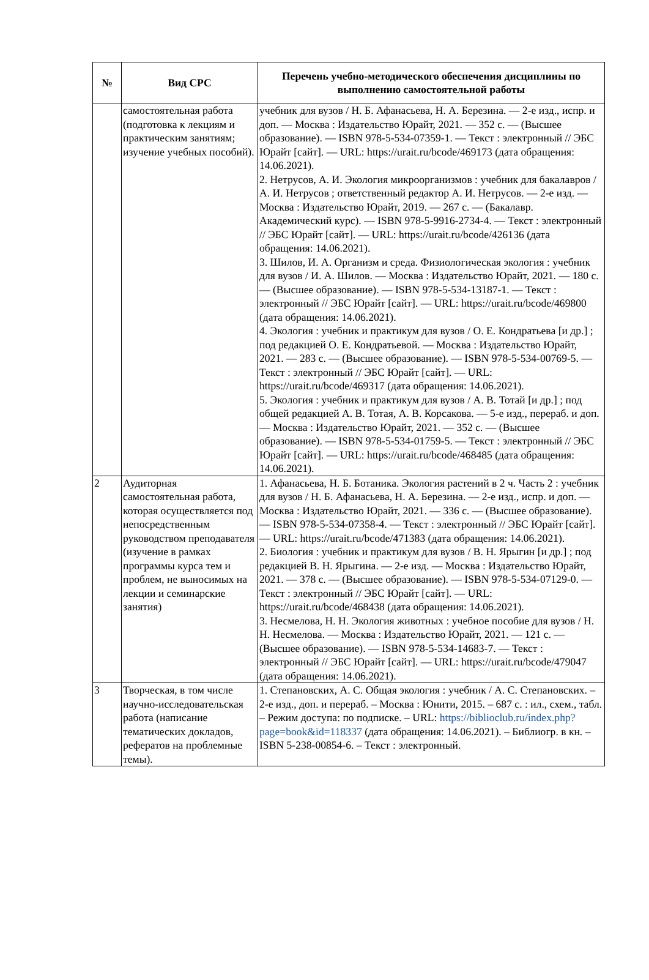| № | Вид СРС | Перечень учебно-методического обеспечения дисциплины по выполнению самостоятельной работы |
| --- | --- | --- |
| | самостоятельная работа (подготовка к лекциям и практическим занятиям; изучение учебных пособий). | учебник для вузов / Н. Б. Афанасьева, Н. А. Березина. — 2-е изд., испр. и доп. — Москва : Издательство Юрайт, 2021. — 352 с. — (Высшее образование). — ISBN 978-5-534-07359-1. — Текст : электронный // ЭБС Юрайт [сайт]. — URL: https://urait.ru/bcode/469173 (дата обращения: 14.06.2021). 2. Нетрусов, А. И. Экология микроорганизмов : учебник для бакалавров / А. И. Нетрусов ; ответственный редактор А. И. Нетрусов. — 2-е изд. — Москва : Издательство Юрайт, 2019. — 267 с. — (Бакалавр. Академический курс). — ISBN 978-5-9916-2734-4. — Текст : электронный // ЭБС Юрайт [сайт]. — URL: https://urait.ru/bcode/426136 (дата обращения: 14.06.2021). 3. Шилов, И. А. Организм и среда. Физиологическая экология : учебник для вузов / И. А. Шилов. — Москва : Издательство Юрайт, 2021. — 180 с. — (Высшее образование). — ISBN 978-5-534-13187-1. — Текст : электронный // ЭБС Юрайт [сайт]. — URL: https://urait.ru/bcode/469800 (дата обращения: 14.06.2021). 4. Экология : учебник и практикум для вузов / О. Е. Кондратьева [и др.] ; под редакцией О. Е. Кондратьевой. — Москва : Издательство Юрайт, 2021. — 283 с. — (Высшее образование). — ISBN 978-5-534-00769-5. — Текст : электронный // ЭБС Юрайт [сайт]. — URL: https://urait.ru/bcode/469317 (дата обращения: 14.06.2021). 5. Экология : учебник и практикум для вузов / А. В. Тотай [и др.] ; под общей редакцией А. В. Тотая, А. В. Корсакова. — 5-е изд., перераб. и доп. — Москва : Издательство Юрайт, 2021. — 352 с. — (Высшее образование). — ISBN 978-5-534-01759-5. — Текст : электронный // ЭБС Юрайт [сайт]. — URL: https://urait.ru/bcode/468485 (дата обращения: 14.06.2021). |
| 2 | Аудиторная самостоятельная работа, которая осуществляется под непосредственным руководством преподавателя (изучение в рамках программы курса тем и проблем, не выносимых на лекции и семинарские занятия) | 1. Афанасьева, Н. Б. Ботаника. Экология растений в 2 ч. Часть 2 : учебник для вузов / Н. Б. Афанасьева, Н. А. Березина. — 2-е изд., испр. и доп. — Москва : Издательство Юрайт, 2021. — 336 с. — (Высшее образование). — ISBN 978-5-534-07358-4. — Текст : электронный // ЭБС Юрайт [сайт]. — URL: https://urait.ru/bcode/471383 (дата обращения: 14.06.2021). 2. Биология : учебник и практикум для вузов / В. Н. Ярыгин [и др.] ; под редакцией В. Н. Ярыгина. — 2-е изд. — Москва : Издательство Юрайт, 2021. — 378 с. — (Высшее образование). — ISBN 978-5-534-07129-0. — Текст : электронный // ЭБС Юрайт [сайт]. — URL: https://urait.ru/bcode/468438 (дата обращения: 14.06.2021). 3. Несмелова, Н. Н. Экология животных : учебное пособие для вузов / Н. Н. Несмелова. — Москва : Издательство Юрайт, 2021. — 121 с. — (Высшее образование). — ISBN 978-5-534-14683-7. — Текст : электронный // ЭБС Юрайт [сайт]. — URL: https://urait.ru/bcode/479047 (дата обращения: 14.06.2021). |
| 3 | Творческая, в том числе научно-исследовательская работа (написание тематических докладов, рефератов на проблемные темы). | 1. Степановских, А. С. Общая экология : учебник / А. С. Степановских. – 2-е изд., доп. и перераб. – Москва : Юнити, 2015. – 687 с. : ил., схем., табл. – Режим доступа: по подписке. – URL: https://biblioclub.ru/index.php?page=book&id=118337 (дата обращения: 14.06.2021). – Библиогр. в кн. – ISBN 5-238-00854-6. – Текст : электронный. |